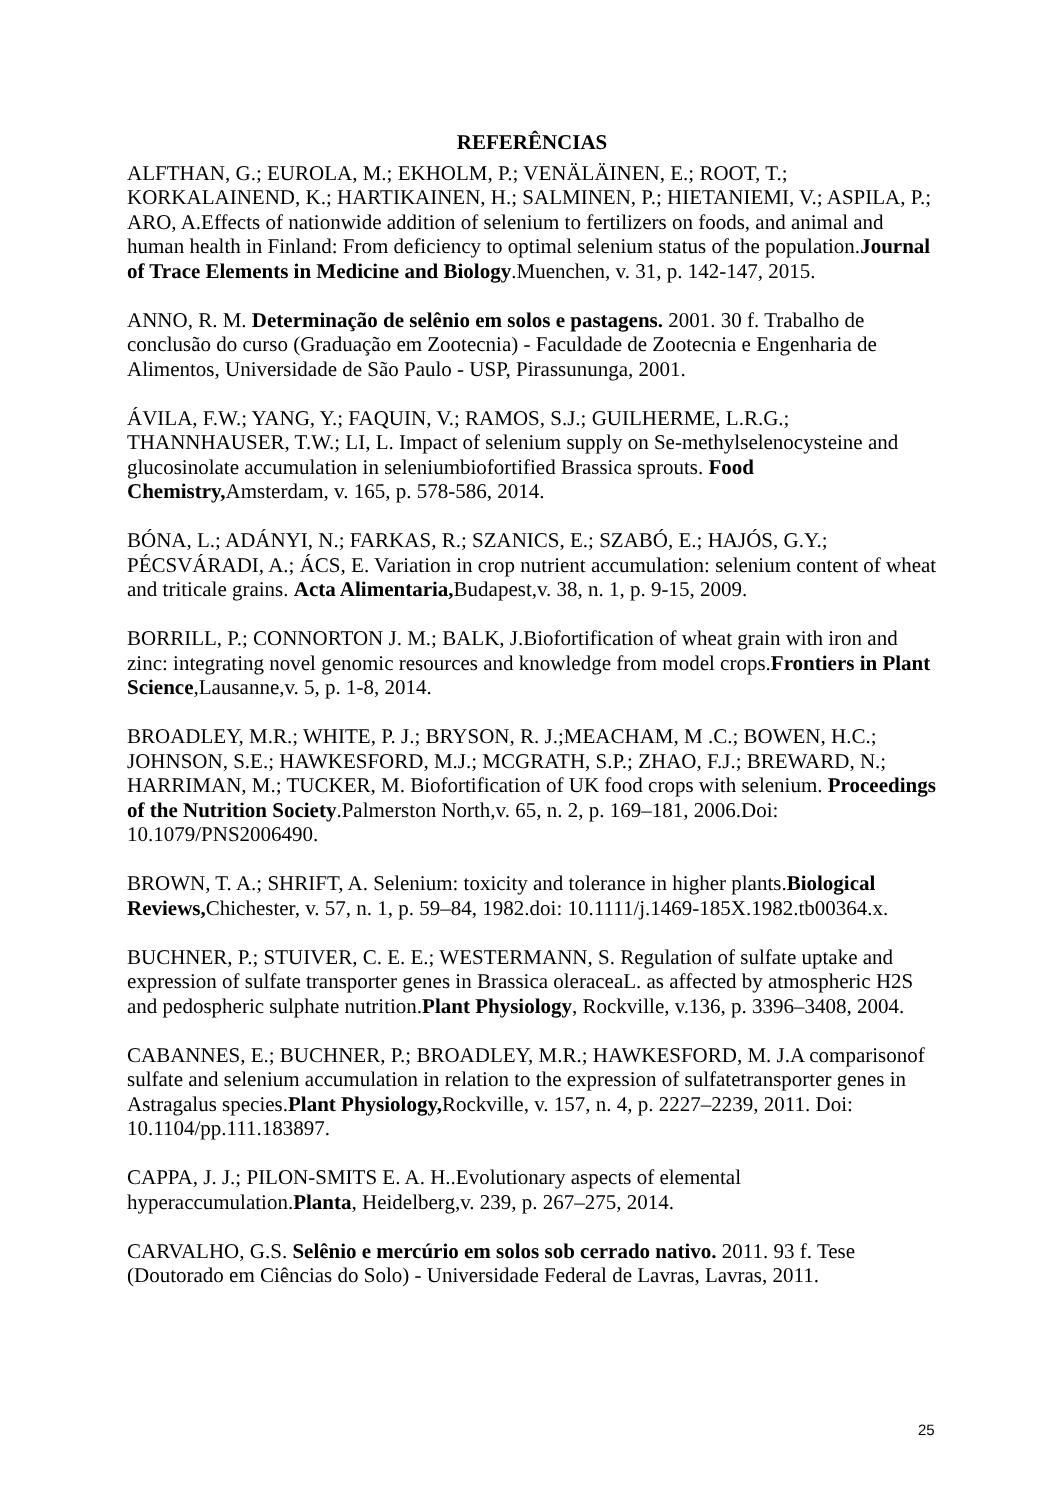REFERÊNCIAS
ALFTHAN, G.; EUROLA, M.; EKHOLM, P.; VENÄLÄINEN, E.; ROOT, T.; KORKALAINEND, K.; HARTIKAINEN, H.; SALMINEN, P.; HIETANIEMI, V.; ASPILA, P.; ARO, A.Effects of nationwide addition of selenium to fertilizers on foods, and animal and human health in Finland: From deficiency to optimal selenium status of the population.Journal of Trace Elements in Medicine and Biology.Muenchen, v. 31, p. 142-147, 2015.
ANNO, R. M. Determinação de selênio em solos e pastagens. 2001. 30 f. Trabalho de conclusão do curso (Graduação em Zootecnia) - Faculdade de Zootecnia e Engenharia de Alimentos, Universidade de São Paulo - USP, Pirassununga, 2001.
ÁVILA, F.W.; YANG, Y.; FAQUIN, V.; RAMOS, S.J.; GUILHERME, L.R.G.; THANNHAUSER, T.W.; LI, L. Impact of selenium supply on Se-methylselenocysteine and glucosinolate accumulation in seleniumbiofortified Brassica sprouts. Food Chemistry, Amsterdam, v. 165, p. 578-586, 2014.
BÓNA, L.; ADÁNYI, N.; FARKAS, R.; SZANICS, E.; SZABÓ, E.; HAJÓS, G.Y.; PÉCSVÁRADI, A.; ÁCS, E. Variation in crop nutrient accumulation: selenium content of wheat and triticale grains. Acta Alimentaria, Budapest,v. 38, n. 1, p. 9-15, 2009.
BORRILL, P.; CONNORTON J. M.; BALK, J.Biofortification of wheat grain with iron and zinc: integrating novel genomic resources and knowledge from model crops.Frontiers in Plant Science,Lausanne,v. 5, p. 1-8, 2014.
BROADLEY, M.R.; WHITE, P. J.; BRYSON, R. J.;MEACHAM, M .C.; BOWEN, H.C.; JOHNSON, S.E.; HAWKESFORD, M.J.; MCGRATH, S.P.; ZHAO, F.J.; BREWARD, N.; HARRIMAN, M.; TUCKER, M. Biofortification of UK food crops with selenium. Proceedings of the Nutrition Society.Palmerston North,v. 65, n. 2, p. 169–181, 2006.Doi: 10.1079/PNS2006490.
BROWN, T. A.; SHRIFT, A. Selenium: toxicity and tolerance in higher plants.Biological Reviews, Chichester, v. 57, n. 1, p. 59–84, 1982.doi: 10.1111/j.1469-185X.1982.tb00364.x.
BUCHNER, P.; STUIVER, C. E. E.; WESTERMANN, S. Regulation of sulfate uptake and expression of sulfate transporter genes in Brassica oleraceaL. as affected by atmospheric H2S and pedospheric sulphate nutrition.Plant Physiology, Rockville, v.136, p. 3396–3408, 2004.
CABANNES, E.; BUCHNER, P.; BROADLEY, M.R.; HAWKESFORD, M. J.A comparisonof sulfate and selenium accumulation in relation to the expression of sulfatetransporter genes in Astragalus species.Plant Physiology, Rockville, v. 157, n. 4, p. 2227–2239, 2011. Doi: 10.1104/pp.111.183897.
CAPPA, J. J.; PILON-SMITS E. A. H..Evolutionary aspects of elemental hyperaccumulation.Planta, Heidelberg,v. 239, p. 267–275, 2014.
CARVALHO, G.S. Selênio e mercúrio em solos sob cerrado nativo. 2011. 93 f. Tese (Doutorado em Ciências do Solo) - Universidade Federal de Lavras, Lavras, 2011.
25